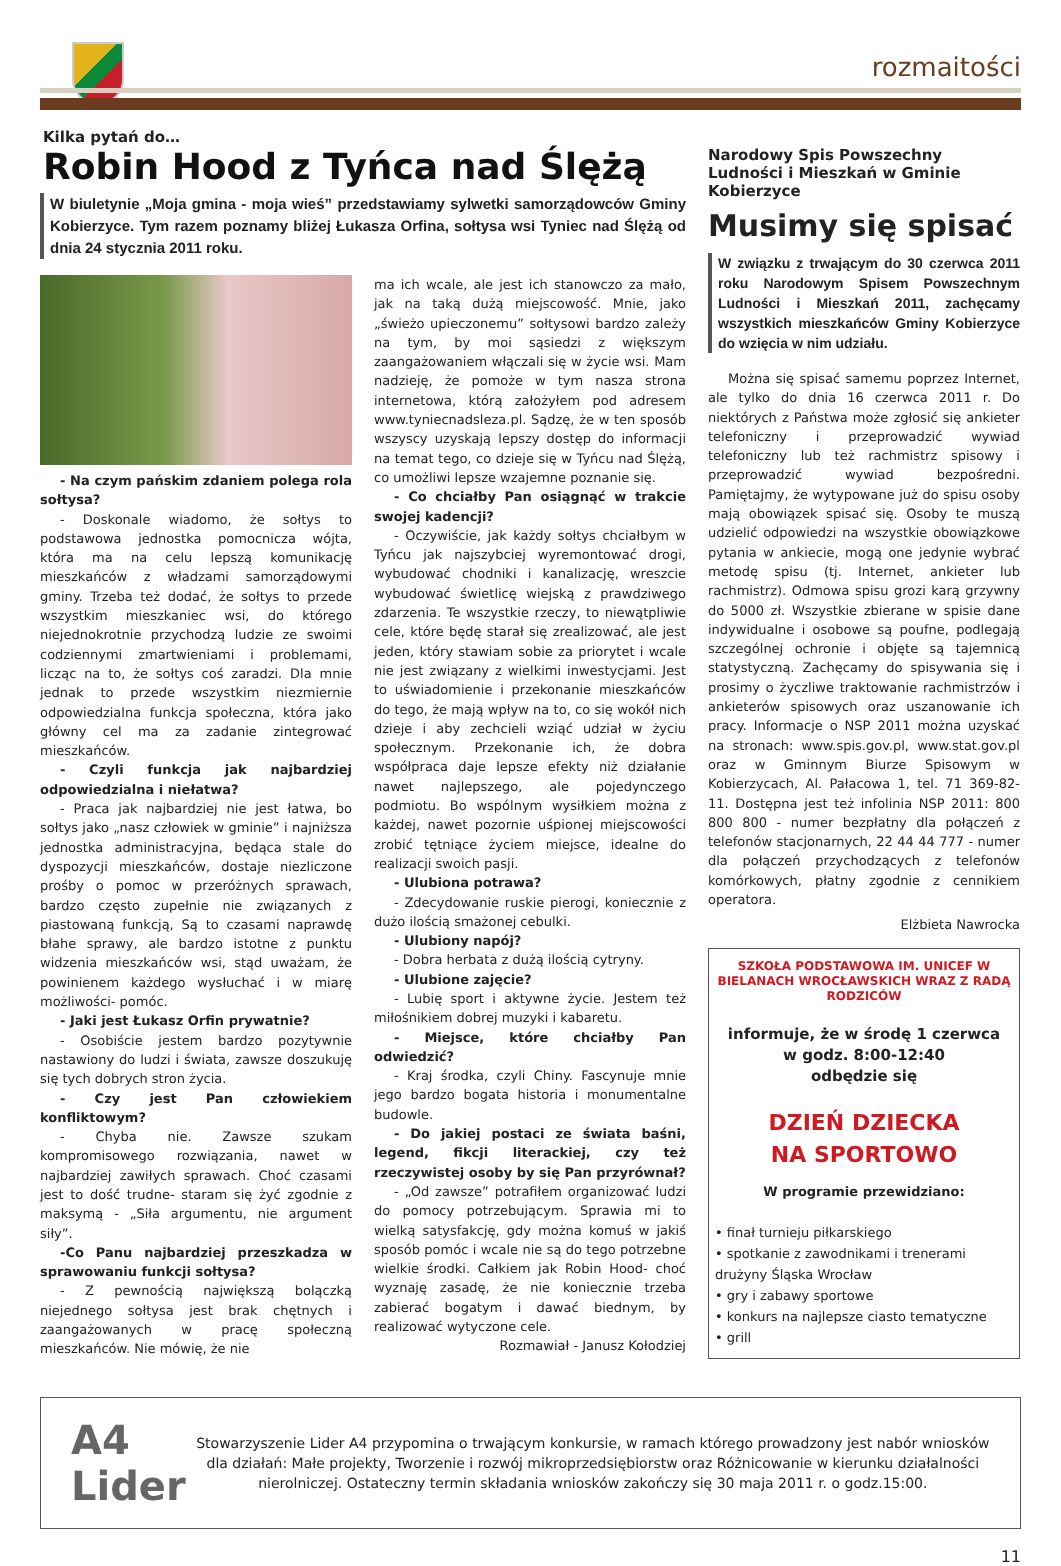rozmaitości
Kilka pytań do…
Robin Hood z Tyńca nad Ślężą
W biuletynie „Moja gmina - moja wieś” przedstawiamy sylwetki samorządowców Gminy Kobierzyce. Tym razem poznamy bliżej Łukasza Orfina, sołtysa wsi Tyniec nad Ślężą od dnia 24 stycznia 2011 roku.
- Na czym pańskim zdaniem polega rola sołtysa?
- Doskonale wiadomo, że sołtys to podstawowa jednostka pomocnicza wójta, która ma na celu lepszą komunikację mieszkańców z władzami samorządowymi gminy. Trzeba też dodać, że sołtys to przede wszystkim mieszkaniec wsi, do którego niejednokrotnie przychodzą ludzie ze swoimi codziennymi zmartwieniami i problemami, licząc na to, że sołtys coś zaradzi. Dla mnie jednak to przede wszystkim niezmiernie odpowiedzialna funkcja społeczna, która jako główny cel ma za zadanie zintegrować mieszkańców.
- Czyli funkcja jak najbardziej odpowiedzialna i niełatwa?
- Praca jak najbardziej nie jest łatwa, bo sołtys jako „nasz człowiek w gminie” i najniższa jednostka administracyjna, będąca stale do dyspozycji mieszkańców, dostaje niezliczone prośby o pomoc w przeróżnych sprawach, bardzo często zupełnie nie związanych z piastowaną funkcją, Są to czasami naprawdę błahe sprawy, ale bardzo istotne z punktu widzenia mieszkańców wsi, stąd uważam, że powinienem każdego wysłuchać i w miarę możliwości- pomóc.
- Jaki jest Łukasz Orfin prywatnie?
- Osobiście jestem bardzo pozytywnie nastawiony do ludzi i świata, zawsze doszukuję się tych dobrych stron życia.
- Czy jest Pan człowiekiem konfliktowym?
- Chyba nie. Zawsze szukam kompromisowego rozwiązania, nawet w najbardziej zawiłych sprawach. Choć czasami jest to dość trudne- staram się żyć zgodnie z maksymą - „Siła argumentu, nie argument siły”.
-Co Panu najbardziej przeszkadza w sprawowaniu funkcji sołtysa?
- Z pewnością największą bolączką niejednego sołtysa jest brak chętnych i zaangażowanych w pracę społeczną mieszkańców. Nie mówię, że nie
ma ich wcale, ale jest ich stanowczo za mało, jak na taką dużą miejscowość. Mnie, jako „świeżo upieczonemu” sołtysowi bardzo zależy na tym, by moi sąsiedzi z większym zaangażowaniem włączali się w życie wsi. Mam nadzieję, że pomoże w tym nasza strona internetowa, którą założyłem pod adresem www.tyniecnadsleza.pl. Sądzę, że w ten sposób wszyscy uzyskają lepszy dostęp do informacji na temat tego, co dzieje się w Tyńcu nad Ślężą, co umożliwi lepsze wzajemne poznanie się.
- Co chciałby Pan osiągnąć w trakcie swojej kadencji?
- Oczywiście, jak każdy sołtys chciałbym w Tyńcu jak najszybciej wyremontować drogi, wybudować chodniki i kanalizację, wreszcie wybudować świetlicę wiejską z prawdziwego zdarzenia. Te wszystkie rzeczy, to niewątpliwie cele, które będę starał się zrealizować, ale jest jeden, który stawiam sobie za priorytet i wcale nie jest związany z wielkimi inwestycjami. Jest to uświadomienie i przekonanie mieszkańców do tego, że mają wpływ na to, co się wokół nich dzieje i aby zechcieli wziąć udział w życiu społecznym. Przekonanie ich, że dobra współpraca daje lepsze efekty niż działanie nawet najlepszego, ale pojedynczego podmiotu. Bo wspólnym wysiłkiem można z każdej, nawet pozornie uśpionej miejscowości zrobić tętniące życiem miejsce, idealne do realizacji swoich pasji.
- Ulubiona potrawa?
- Zdecydowanie ruskie pierogi, koniecznie z dużo ilością smażonej cebulki.
- Ulubiony napój?
- Dobra herbata z dużą ilością cytryny.
- Ulubione zajęcie?
- Lubię sport i aktywne życie. Jestem też miłośnikiem dobrej muzyki i kabaretu.
- Miejsce, które chciałby Pan odwiedzić?
- Kraj środka, czyli Chiny. Fascynuje mnie jego bardzo bogata historia i monumentalne budowle.
- Do jakiej postaci ze świata baśni, legend, fikcji literackiej, czy też rzeczywistej osoby by się Pan przyrównał?
- „Od zawsze” potrafiłem organizować ludzi do pomocy potrzebującym. Sprawia mi to wielką satysfakcję, gdy można komuś w jakiś sposób pomóc i wcale nie są do tego potrzebne wielkie środki. Całkiem jak Robin Hood- choć wyznaję zasadę, że nie koniecznie trzeba zabierać bogatym i dawać biednym, by realizować wytyczone cele.
Rozmawiał - Janusz Kołodziej
Narodowy Spis Powszechny Ludności i Mieszkań w Gminie Kobierzyce
Musimy się spisać
W związku z trwającym do 30 czerwca 2011 roku Narodowym Spisem Powszechnym Ludności i Mieszkań 2011, zachęcamy wszystkich mieszkańców Gminy Kobierzyce do wzięcia w nim udziału.
Można się spisać samemu poprzez Internet, ale tylko do dnia 16 czerwca 2011 r. Do niektórych z Państwa może zgłosić się ankieter telefoniczny i przeprowadzić wywiad telefoniczny lub też rachmistrz spisowy i przeprowadzić wywiad bezpośredni. Pamiętajmy, że wytypowane już do spisu osoby mają obowiązek spisać się. Osoby te muszą udzielić odpowiedzi na wszystkie obowiązkowe pytania w ankiecie, mogą one jedynie wybrać metodę spisu (tj. Internet, ankieter lub rachmistrz). Odmowa spisu grozi karą grzywny do 5000 zł. Wszystkie zbierane w spisie dane indywidualne i osobowe są poufne, podlegają szczególnej ochronie i objęte są tajemnicą statystyczną. Zachęcamy do spisywania się i prosimy o życzliwe traktowanie rachmistrzów i ankieterów spisowych oraz uszanowanie ich pracy. Informacje o NSP 2011 można uzyskać na stronach: www.spis.gov.pl, www.stat.gov.pl oraz w Gminnym Biurze Spisowym w Kobierzycach, Al. Pałacowa 1, tel. 71 369-82-11. Dostępna jest też infolinia NSP 2011: 800 800 800 - numer bezpłatny dla połączeń z telefonów stacjonarnych, 22 44 44 777 - numer dla połączeń przychodzących z telefonów komórkowych, płatny zgodnie z cennikiem operatora.
Elżbieta Nawrocka
SZKOŁA PODSTAWOWA IM. UNICEF W BIELANACH WROCŁAWSKICH WRAZ Z RADĄ RODZICÓW
informuje, że w środę 1 czerwca
w godz. 8:00-12:40
odbędzie się
DZIEŃ DZIECKA
NA SPORTOWO
W programie przewidziano:
• finał turnieju piłkarskiego
• spotkanie z zawodnikami i trenerami drużyny Śląska Wrocław
• gry i zabawy sportowe
• konkurs na najlepsze ciasto tematyczne
• grill
A4 Lider
Stowarzyszenie Lider A4 przypomina o trwającym konkursie, w ramach którego prowadzony jest nabór wniosków dla działań: Małe projekty, Tworzenie i rozwój mikroprzedsiębiorstw oraz Różnicowanie w kierunku działalności nierolniczej. Ostateczny termin składania wniosków zakończy się 30 maja 2011 r. o godz.15:00.
11